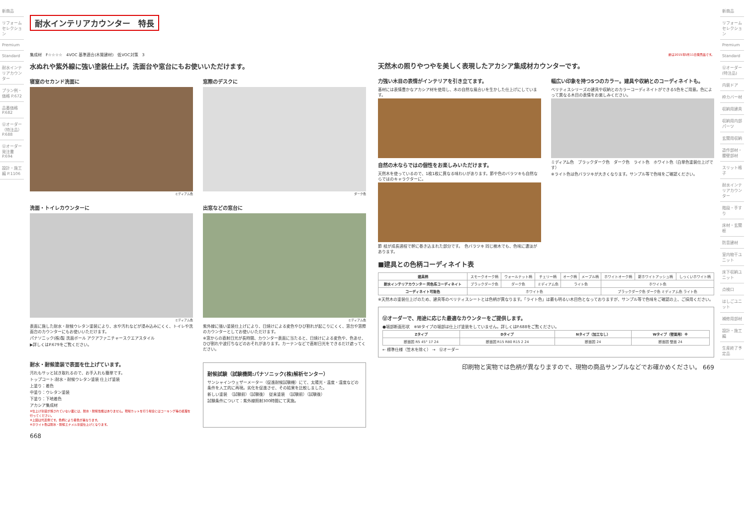新商品
リフォーム セレクション
Premium
Standard
耐水インテリアカウンター
プラン例・価格 P.672
品番価格 P.682
Ⓤオーダー（特注品） P.688
Ⓤオーダー発注書 P.694
設計・施工編 P.1106
耐水インテリアカウンター　特長
集成材　F☆☆☆☆　4VOC 基準適合(木質建材)　低VOC対策　3
水ぬれや紫外線に強い塗装仕上げ。洗面台や窓台にもお使いいただけます。
寝室のセカンド洗面に
ミディアム色
窓際のデスクに
ダーク色
洗面・トイレカウンターに
ミディアム色
表面に施した耐水・耐候ウレタン塗装により、水や汚れなどが浸み込みにくく、トイレや洗面台のカウンターにもお使いいただけます。
パナソニック(株)製 洗面ボール アクアファニチャースクエアスタイル
▶詳しくはP.679をご覧ください。
出窓などの窓台に
ミディアム色
紫外線に強い塗装仕上げにより、日焼けによる変色やひび割れが起こりにくく、窓台や窓際のカウンターとしてお使いいただけます。
※窓からの直射日光が長時間、カウンター表面に当たると、日焼けによる変色や、色あせ、ひび割れや波打ちなどのおそれがあります。カーテンなどで直射日光をできるだけ遮ってください。
耐水・耐候塗装で表面を仕上げています。
汚れもサッと拭き取れるので、お手入れも簡単です。
トップコート:耐水・耐候ウレタン塗装 仕上げ塗装
上塗り：着色
中塗り：ウレタン塗装
下塗り：下地着色
アカシア集成材
※仕上げ塗装が施されていない面には、耐水・耐候性能はありません。現場カットを行う場合にはコーキング等の処理を行ってください。
※上図は代表例です。色柄により着色が異なります。
※ホワイト色は耐水・耐候エナメル塗装仕上げとなります。
耐候試験（試験機関:パナソニック(株)解析センター）
サンシャインウェザーメーター（促進耐候試験機）にて、太陽光・温度・湿度などの条件を人工的に再現。劣化を促進させ、その結果を比較しました。
新しい塗装　（試験前）（試験後）　従来塗装　（試験前）（試験後）
試験条件について：紫外線照射300時間にて実施。
668
新は2015年5月11日発売品です。
天然木の照りやつやを美しく表現したアカシア集成材カウンターです。
力強い木目の表情がインテリアを引き立てます。
基材には表情豊かなアカシア材を使用し、木の自然な風合いを生かした仕上げにしています。
自然の木ならではの個性をお楽しみいただけます。
天然木を使っているので、1枚1枚に異なる味わいがあります。節や色のバラツキも自然ならではのキャラクターに。
節 枝が成長過程で幹に巻き込まれた部分です。　色バラツキ 同じ樹木でも、色味に濃淡があります。
幅広い印象を持つ5つのカラー。建具や収納とのコーディネイトも。
ベリティスシリーズの建具や収納とのカラーコーディネイトができる5色をご用意。色によって異なる木目の表情をお楽しみください。
ミディアム色　ブラックダーク色　ダーク色　ライト色　ホワイト色（白単色塗装仕上げです）
※ライト色は色バラツキが大きくなります。サンプル等で色味をご確認ください。
■建具との色柄コーディネイト表
| 建具柄 | スモークオーク柄 | ウォールナット柄 | チェリー柄 | オーク柄 | メープル柄 | ホワイトオーク柄 | 新ホワイトアッシュ柄 | しっくいホワイト柄 |
| 耐水インテリアカウンター 同色系コーディネイト | ブラックダーク色 | ダーク色 | ミディアム色 | ライト色 | | ホワイト色 | | |
| コーディネイト可能色 | ホワイト色 | | | | | ブラックダーク色 ダーク色 ミディアム色 ライト色 | | |
※天然木の塗装仕上げのため、建具等のベリティスシートとは色柄が異なります。「ライト色」は最も明るい木目色となっておりますが、サンプル等で色味をご確認の上、ご採用ください。
Ⓤオーダーで、用途に応じた最適なカウンターをご提供します。
●端部断面形状　※Wタイプの端部は仕上げ塗装をしていません。詳しくはP.688をご覧ください。
| Zタイプ | Dタイプ | Nタイプ（加工なし） | Wタイプ（壁面用）※ |
| --- | --- | --- | --- |
| 断面図 R5 45° 17 24 | 断面図 R15 R80 R15 2 24 | 断面図 24 | 断面図 壁面 24 |
← 標準仕様（笠木を除く） →　Ⓤオーダー
印刷物と実物では色柄が異なりますので、現物の商品サンプルなどでお確かめください。 669
新商品
リフォーム セレクション
Premium
Standard
Ⓤオーダー(特注品)
内装ドア
枠カバー材
収納用建具
収納用内部パーツ
玄関用収納
造作部材・腰壁部材
スリット格子
耐水インテリアカウンター
階段・手すり
床材・玄関框
防音建材
室内物干ユニット
床下収納ユニット
点検口
はしごユニット
補修用部材
設計・施工編
生産終了予定品